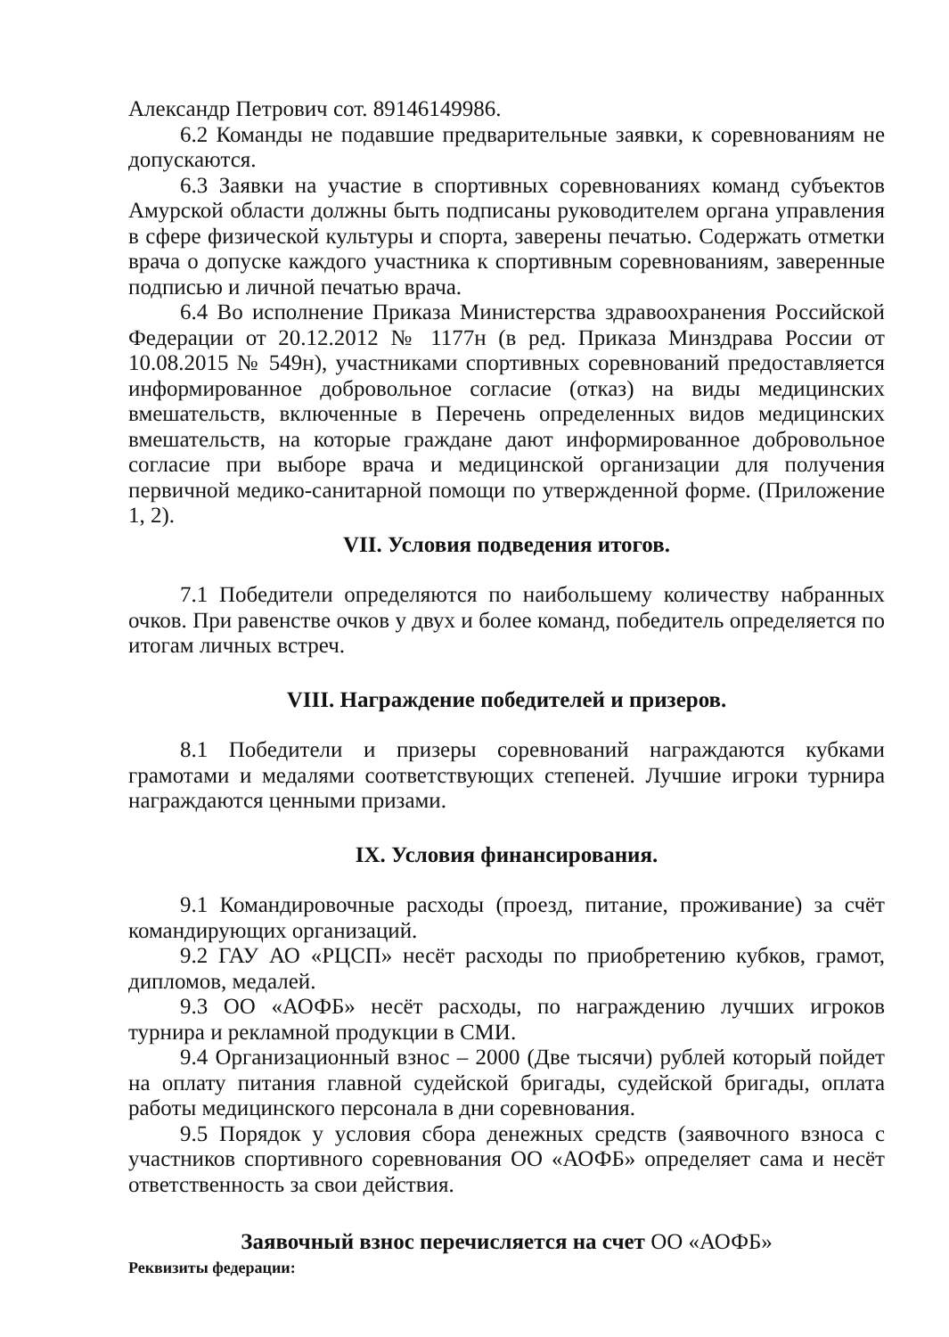Александр Петрович сот. 89146149986.
6.2 Команды не подавшие предварительные заявки, к соревнованиям не допускаются.
6.3 Заявки на участие в спортивных соревнованиях команд субъектов Амурской области должны быть подписаны руководителем органа управления в сфере физической культуры и спорта, заверены печатью. Содержать отметки врача о допуске каждого участника к спортивным соревнованиям, заверенные подписью и личной печатью врача.
6.4 Во исполнение Приказа Министерства здравоохранения Российской Федерации от 20.12.2012 № 1177н (в ред. Приказа Минздрава России от 10.08.2015 № 549н), участниками спортивных соревнований предоставляется информированное добровольное согласие (отказ) на виды медицинских вмешательств, включенные в Перечень определенных видов медицинских вмешательств, на которые граждане дают информированное добровольное согласие при выборе врача и медицинской организации для получения первичной медико-санитарной помощи по утвержденной форме. (Приложение 1, 2).
VII. Условия подведения итогов.
7.1 Победители определяются по наибольшему количеству набранных очков. При равенстве очков у двух и более команд, победитель определяется по итогам личных встреч.
VIII. Награждение победителей и призеров.
8.1 Победители и призеры соревнований награждаются кубками грамотами и медалями соответствующих степеней. Лучшие игроки турнира награждаются ценными призами.
IX. Условия финансирования.
9.1 Командировочные расходы (проезд, питание, проживание) за счёт командирующих организаций.
9.2 ГАУ АО «РЦСП» несёт расходы по приобретению кубков, грамот, дипломов, медалей.
9.3 ОО «АОФБ» несёт расходы, по награждению лучших игроков турнира и рекламной продукции в СМИ.
9.4 Организационный взнос – 2000 (Две тысячи) рублей который пойдет на оплату питания главной судейской бригады, судейской бригады, оплата работы медицинского персонала в дни соревнования.
9.5 Порядок у условия сбора денежных средств (заявочного взноса с участников спортивного соревнования ОО «АОФБ» определяет сама и несёт ответственность за свои действия.
Заявочный взнос перечисляется на счет ОО «АОФБ»
Реквизиты федерации: